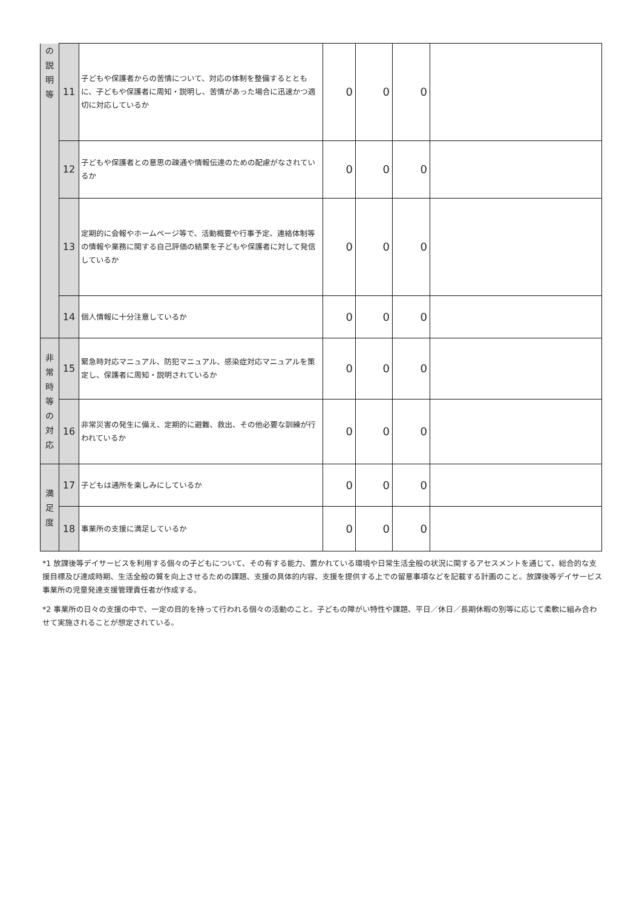| の 説 明 等 | 11 | 子どもや保護者からの苦情について、対応の体制を整備するとともに、子どもや保護者に周知・説明し、苦情があった場合に迅速かつ適切に対応しているか | 0 | 0 | 0 | |
| | 12 | 子どもや保護者との意思の疎通や情報伝達のための配慮がなされているか | 0 | 0 | 0 | |
| | 13 | 定期的に会報やホームページ等で、活動概要や行事予定、連絡体制等の情報や業務に関する自己評価の結果を子どもや保護者に対して発信しているか | 0 | 0 | 0 | |
| | 14 | 個人情報に十分注意しているか | 0 | 0 | 0 | |
| 非 常 時 等 の 対 応 | 15 | 緊急時対応マニュアル、防犯マニュアル、感染症対応マニュアルを策定し、保護者に周知・説明されているか | 0 | 0 | 0 | |
| | 16 | 非常災害の発生に備え、定期的に避難、救出、その他必要な訓練が行われているか | 0 | 0 | 0 | |
| 満 足 度 | 17 | 子どもは通所を楽しみにしているか | 0 | 0 | 0 | |
| | 18 | 事業所の支援に満足しているか | 0 | 0 | 0 | |
*1 放課後等デイサービスを利用する個々の子どもについて、その有する能力、置かれている環境や日常生活全般の状況に関するアセスメントを通じて、総合的な支援目標及び達成時期、生活全般の質を向上させるための課題、支援の具体的内容、支援を提供する上での留意事項などを記載する計画のこと。放課後等デイサービス事業所の児童発達支援管理責任者が作成する。
*2 事業所の日々の支援の中で、一定の目的を持って行われる個々の活動のこと。子どもの障がい特性や課題、平日／休日／長期休暇の別等に応じて柔軟に組み合わせて実施されることが想定されている。